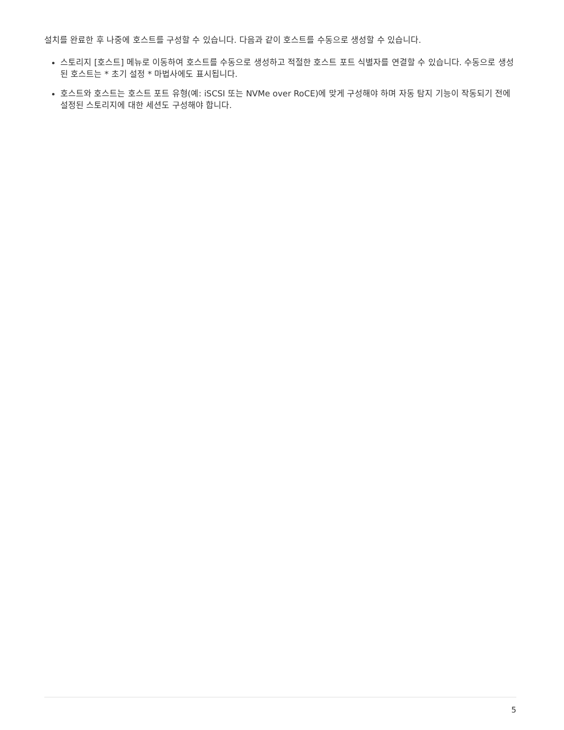설치를 완료한 후 나중에 호스트를 구성할 수 있습니다. 다음과 같이 호스트를 수동으로 생성할 수 있습니다.
스토리지 [호스트] 메뉴로 이동하여 호스트를 수동으로 생성하고 적절한 호스트 포트 식별자를 연결할 수 있습니다. 수동으로 생성된 호스트는 * 초기 설정 * 마법사에도 표시됩니다.
호스트와 호스트는 호스트 포트 유형(예: iSCSI 또는 NVMe over RoCE)에 맞게 구성해야 하며 자동 탐지 기능이 작동되기 전에 설정된 스토리지에 대한 세션도 구성해야 합니다.
5